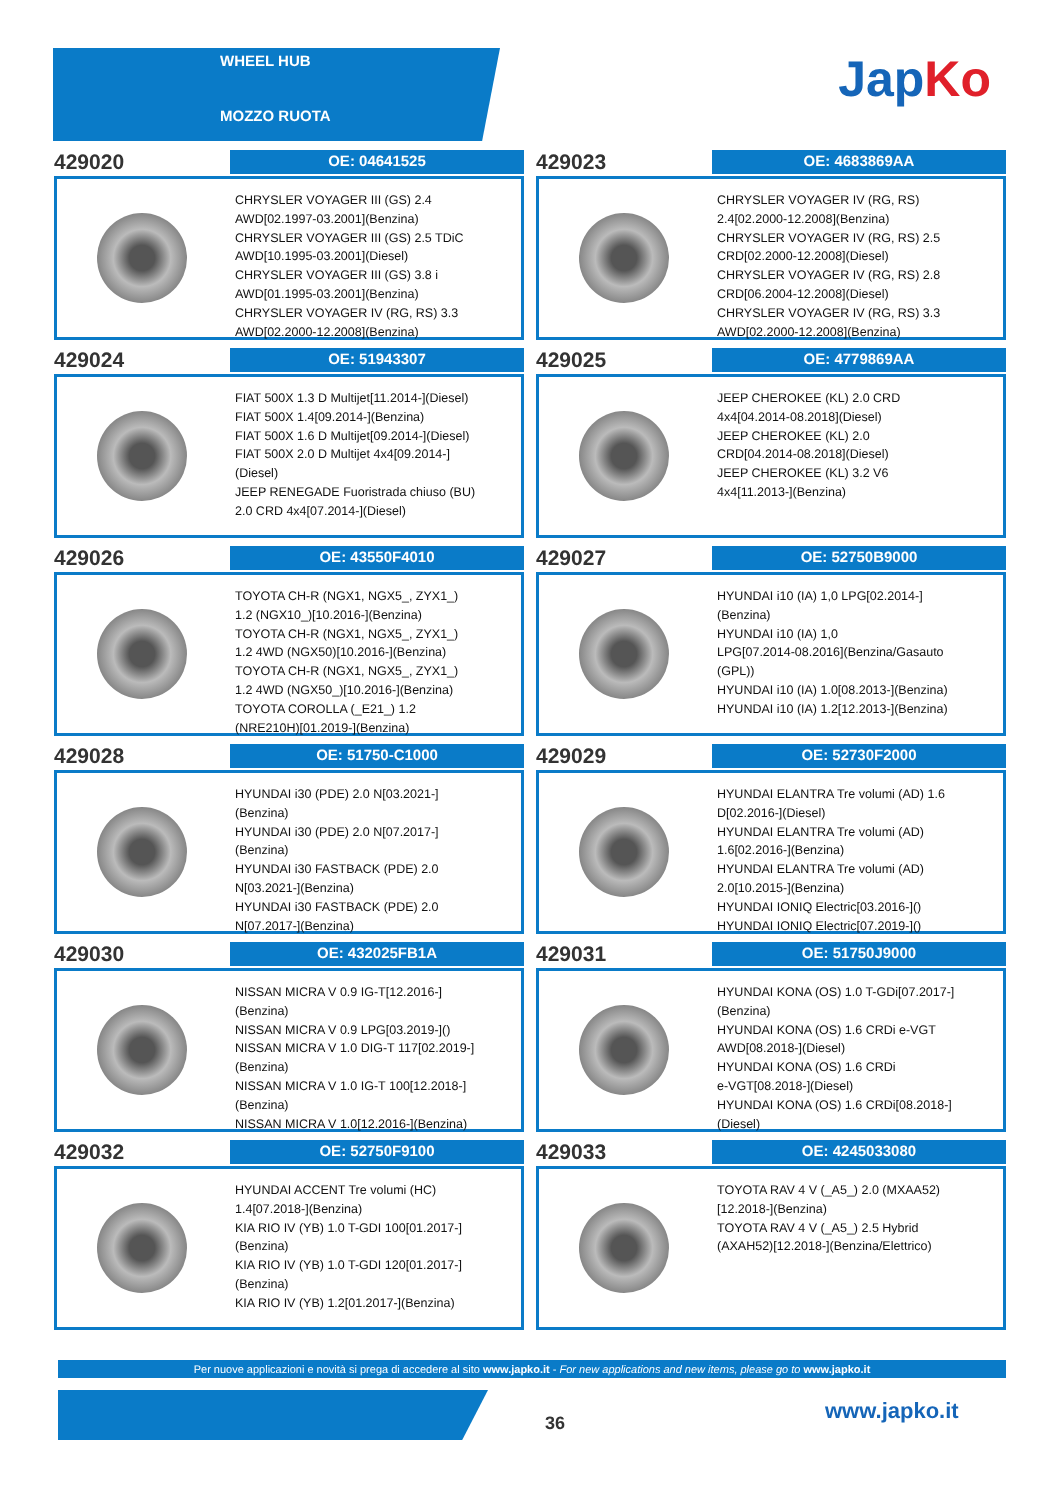WHEEL HUB
MOZZO RUOTA
JapKo
429020
OE: 04641525
CHRYSLER VOYAGER III (GS) 2.4
AWD[02.1997-03.2001](Benzina)
CHRYSLER VOYAGER III (GS) 2.5 TDiC
AWD[10.1995-03.2001](Diesel)
CHRYSLER VOYAGER III (GS) 3.8 i
AWD[01.1995-03.2001](Benzina)
CHRYSLER VOYAGER IV (RG, RS) 3.3
AWD[02.2000-12.2008](Benzina)
429023
OE: 4683869AA
CHRYSLER VOYAGER IV (RG, RS)
2.4[02.2000-12.2008](Benzina)
CHRYSLER VOYAGER IV (RG, RS) 2.5
CRD[02.2000-12.2008](Diesel)
CHRYSLER VOYAGER IV (RG, RS) 2.8
CRD[06.2004-12.2008](Diesel)
CHRYSLER VOYAGER IV (RG, RS) 3.3
AWD[02.2000-12.2008](Benzina)
429024
OE: 51943307
FIAT 500X 1.3 D Multijet[11.2014-](Diesel)
FIAT 500X 1.4[09.2014-](Benzina)
FIAT 500X 1.6 D Multijet[09.2014-](Diesel)
FIAT 500X 2.0 D Multijet 4x4[09.2014-]
(Diesel)
JEEP RENEGADE Fuoristrada chiuso (BU)
2.0 CRD 4x4[07.2014-](Diesel)
429025
OE: 4779869AA
JEEP CHEROKEE (KL) 2.0 CRD
4x4[04.2014-08.2018](Diesel)
JEEP CHEROKEE (KL) 2.0
CRD[04.2014-08.2018](Diesel)
JEEP CHEROKEE (KL) 3.2 V6
4x4[11.2013-](Benzina)
429026
OE: 43550F4010
TOYOTA CH-R (NGX1, NGX5_, ZYX1_)
1.2 (NGX10_)[10.2016-](Benzina)
TOYOTA CH-R (NGX1, NGX5_, ZYX1_)
1.2 4WD (NGX50)[10.2016-](Benzina)
TOYOTA CH-R (NGX1, NGX5_, ZYX1_)
1.2 4WD (NGX50_)[10.2016-](Benzina)
TOYOTA COROLLA (_E21_) 1.2
(NRE210H)[01.2019-](Benzina)
429027
OE: 52750B9000
HYUNDAI i10 (IA) 1,0 LPG[02.2014-]
(Benzina)
HYUNDAI i10 (IA) 1,0
LPG[07.2014-08.2016](Benzina/Gasauto
(GPL))
HYUNDAI i10 (IA) 1.0[08.2013-](Benzina)
HYUNDAI i10 (IA) 1.2[12.2013-](Benzina)
429028
OE: 51750-C1000
HYUNDAI i30 (PDE) 2.0 N[03.2021-]
(Benzina)
HYUNDAI i30 (PDE) 2.0 N[07.2017-]
(Benzina)
HYUNDAI i30 FASTBACK (PDE) 2.0
N[03.2021-](Benzina)
HYUNDAI i30 FASTBACK (PDE) 2.0
N[07.2017-](Benzina)
429029
OE: 52730F2000
HYUNDAI ELANTRA Tre volumi (AD) 1.6
D[02.2016-](Diesel)
HYUNDAI ELANTRA Tre volumi (AD)
1.6[02.2016-](Benzina)
HYUNDAI ELANTRA Tre volumi (AD)
2.0[10.2015-](Benzina)
HYUNDAI IONIQ Electric[03.2016-]()
HYUNDAI IONIQ Electric[07.2019-]()
429030
OE: 432025FB1A
NISSAN MICRA V 0.9 IG-T[12.2016-]
(Benzina)
NISSAN MICRA V 0.9 LPG[03.2019-]()
NISSAN MICRA V 1.0 DIG-T 117[02.2019-]
(Benzina)
NISSAN MICRA V 1.0 IG-T 100[12.2018-]
(Benzina)
NISSAN MICRA V 1.0[12.2016-](Benzina)
429031
OE: 51750J9000
HYUNDAI KONA (OS) 1.0 T-GDi[07.2017-]
(Benzina)
HYUNDAI KONA (OS) 1.6 CRDi e-VGT
AWD[08.2018-](Diesel)
HYUNDAI KONA (OS) 1.6 CRDi
e-VGT[08.2018-](Diesel)
HYUNDAI KONA (OS) 1.6 CRDi[08.2018-]
(Diesel)
429032
OE: 52750F9100
HYUNDAI ACCENT Tre volumi (HC)
1.4[07.2018-](Benzina)
KIA RIO IV (YB) 1.0 T-GDI 100[01.2017-]
(Benzina)
KIA RIO IV (YB) 1.0 T-GDI 120[01.2017-]
(Benzina)
KIA RIO IV (YB) 1.2[01.2017-](Benzina)
429033
OE: 4245033080
TOYOTA RAV 4 V (_A5_) 2.0 (MXAA52)
[12.2018-](Benzina)
TOYOTA RAV 4 V (_A5_) 2.5 Hybrid
(AXAH52)[12.2018-](Benzina/Elettrico)
Per nuove applicazioni e novità si prega di accedere al sito www.japko.it - For new applications and new items, please go to www.japko.it
36 www.japko.it